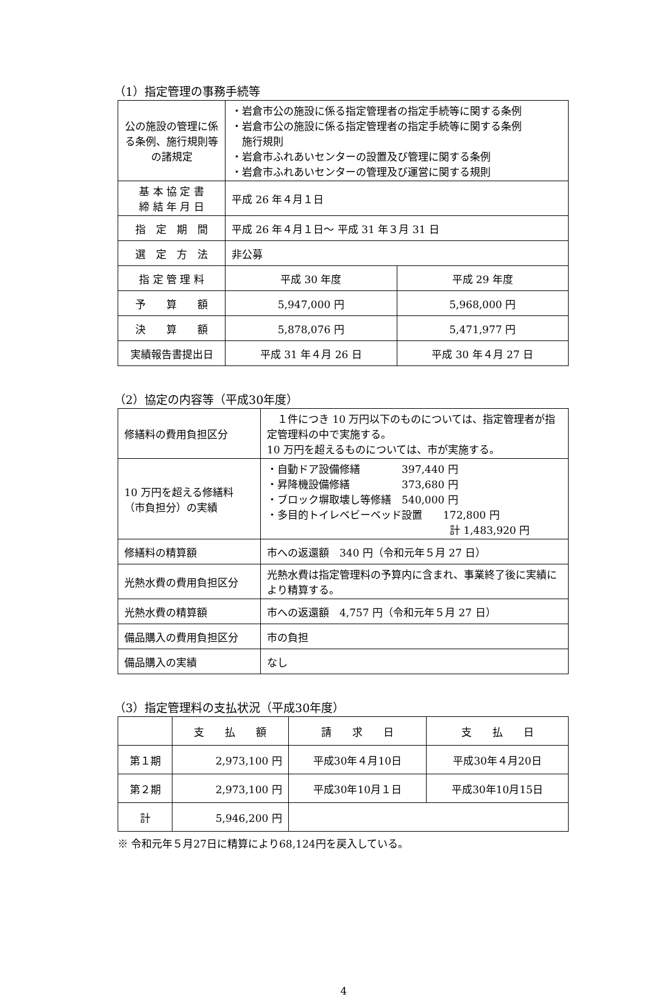（1）指定管理の事務手続等
| 公の施設の管理に係る条例、施行規則等の諸規定 | ・岩倉市公の施設に係る指定管理者の指定手続等に関する条例 ・岩倉市公の施設に係る指定管理者の指定手続等に関する条例 施行規則 ・岩倉市ふれあいセンターの設置及び管理に関する条例 ・岩倉市ふれあいセンターの管理及び運営に関する規則 | |
| 基 本 協 定 書 締 結 年 月 日 | 平成 26 年４月１日 | |
| 指 定 期 間 | 平成 26 年４月１日～ 平成 31 年３月 31 日 | |
| 選 定 方 法 | 非公募 | |
| 指 定 管 理 料 | 平成 30 年度 | 平成 29 年度 |
| 予 算 額 | 5,947,000 円 | 5,968,000 円 |
| 決 算 額 | 5,878,076 円 | 5,471,977 円 |
| 実績報告書提出日 | 平成 31 年４月 26 日 | 平成 30 年４月 27 日 |
（2）協定の内容等（平成30年度）
| 修繕料の費用負担区分 | １件につき 10 万円以下のものについては、指定管理者が指定管理料の中で実施する。 10 万円を超えるものについては、市が実施する。 |
| 10 万円を超える修繕料（市負担分）の実績 | ・自動ドア設備修繕 397,440 円 ・昇降機設備修繕 373,680 円 ・ブロック塀取壊し等修繕 540,000 円 ・多目的トイレベビーベッド設置 172,800 円 計 1,483,920 円 |
| 修繕料の精算額 | 市への返還額 340 円（令和元年５月 27 日） |
| 光熱水費の費用負担区分 | 光熱水費は指定管理料の予算内に含まれ、事業終了後に実績により精算する。 |
| 光熱水費の精算額 | 市への返還額 4,757 円（令和元年５月 27 日） |
| 備品購入の費用負担区分 | 市の負担 |
| 備品購入の実績 | なし |
（3）指定管理料の支払状況（平成30年度）
| | 支 払 額 | 請 求 日 | 支 払 日 |
| --- | --- | --- | --- |
| 第１期 | 2,973,100 円 | 平成30年４月10日 | 平成30年４月20日 |
| 第２期 | 2,973,100 円 | 平成30年10月１日 | 平成30年10月15日 |
| 計 | 5,946,200 円 | | |
※ 令和元年５月27日に精算により68,124円を戻入している。
4